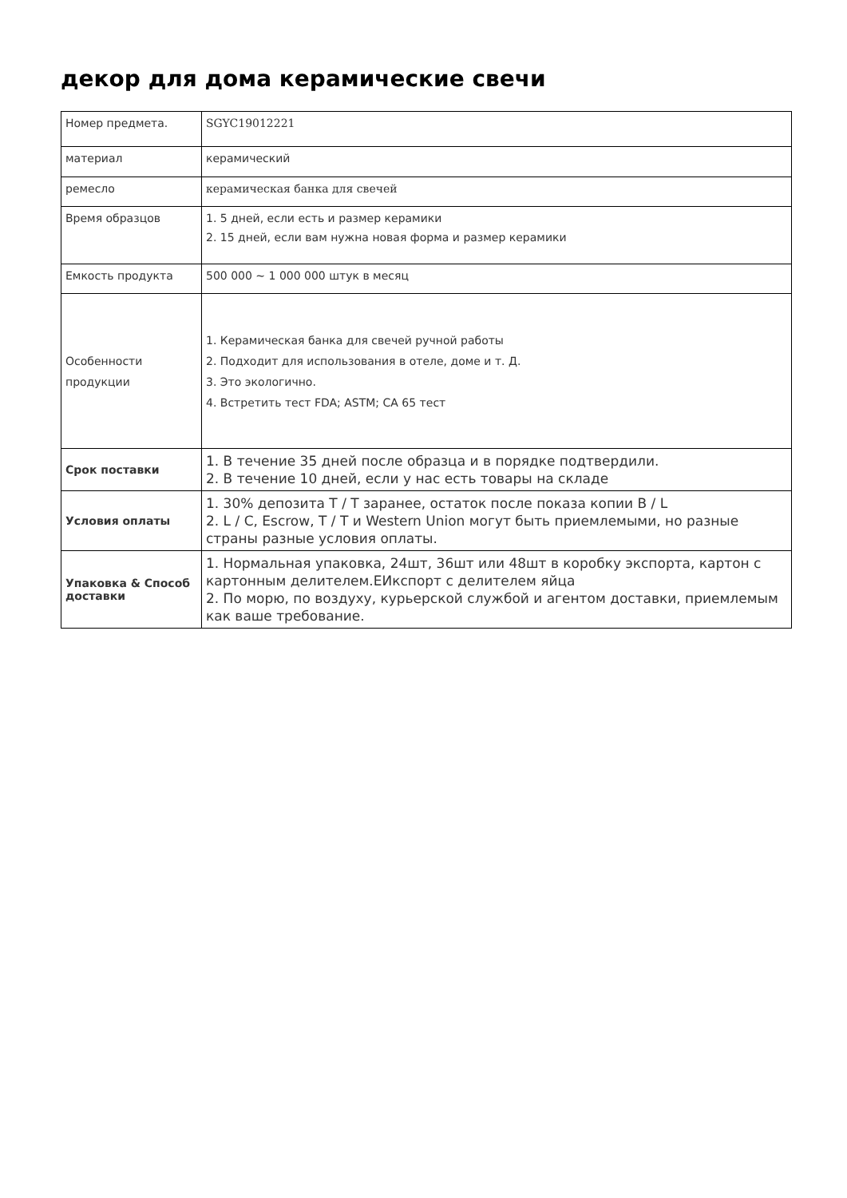декор для дома керамические свечи
| Номер предмета. | SGYC19012221 |
| материал | керамический |
| ремесло | керамическая банка для свечей |
| Время образцов | 1. 5 дней, если есть и размер керамики 2. 15 дней, если вам нужна новая форма и размер керамики |
| Емкость продукта | 500 000 ~ 1 000 000 штук в месяц |
| Особенности продукции | 1. Керамическая банка для свечей ручной работы 2. Подходит для использования в отеле, доме и т. Д. 3. Это экологично. 4. Встретить тест FDA; ASTM; CA 65 тест |
| Срок поставки | 1. В течение 35 дней после образца и в порядке подтвердили. 2. В течение 10 дней, если у нас есть товары на складе |
| Условия оплаты | 1. 30% депозита T / T заранее, остаток после показа копии B / L 2. L / C, Escrow, T / T и Western Union могут быть приемлемыми, но разные страны разные условия оплаты. |
| Упаковка & Способ доставки | 1. Нормальная упаковка, 24шт, 36шт или 48шт в коробку экспорта, картон с картонным делителем.ЕИкспорт с делителем яйца 2. По морю, по воздуху, курьерской службой и агентом доставки, приемлемым как ваше требование. |